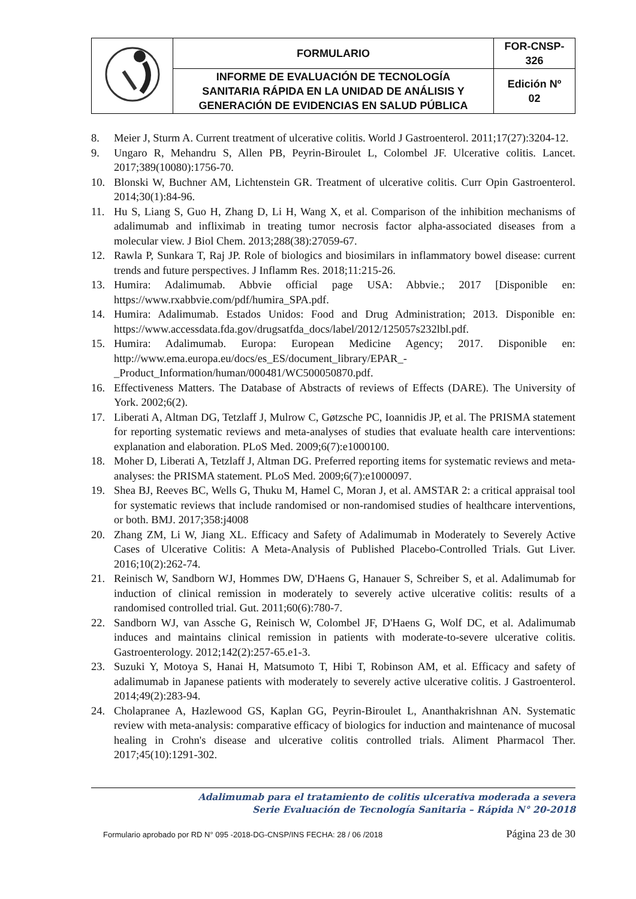| | FORMULARIO | FOR-CNSP- 326 |
| | INFORME DE EVALUACIÓN DE TECNOLOGÍA SANITARIA RÁPIDA EN LA UNIDAD DE ANÁLISIS Y GENERACIÓN DE EVIDENCIAS EN SALUD PÚBLICA | Edición Nº 02 |
8. Meier J, Sturm A. Current treatment of ulcerative colitis. World J Gastroenterol. 2011;17(27):3204-12.
9. Ungaro R, Mehandru S, Allen PB, Peyrin-Biroulet L, Colombel JF. Ulcerative colitis. Lancet. 2017;389(10080):1756-70.
10. Blonski W, Buchner AM, Lichtenstein GR. Treatment of ulcerative colitis. Curr Opin Gastroenterol. 2014;30(1):84-96.
11. Hu S, Liang S, Guo H, Zhang D, Li H, Wang X, et al. Comparison of the inhibition mechanisms of adalimumab and infliximab in treating tumor necrosis factor alpha-associated diseases from a molecular view. J Biol Chem. 2013;288(38):27059-67.
12. Rawla P, Sunkara T, Raj JP. Role of biologics and biosimilars in inflammatory bowel disease: current trends and future perspectives. J Inflamm Res. 2018;11:215-26.
13. Humira: Adalimumab. Abbvie official page USA: Abbvie.; 2017 [Disponible en: https://www.rxabbvie.com/pdf/humira_SPA.pdf.
14. Humira: Adalimumab. Estados Unidos: Food and Drug Administration; 2013. Disponible en: https://www.accessdata.fda.gov/drugsatfda_docs/label/2012/125057s232lbl.pdf.
15. Humira: Adalimumab. Europa: European Medicine Agency; 2017. Disponible en: http://www.ema.europa.eu/docs/es_ES/document_library/EPAR_-
_Product_Information/human/000481/WC500050870.pdf.
16. Effectiveness Matters. The Database of Abstracts of reviews of Effects (DARE). The University of York. 2002;6(2).
17. Liberati A, Altman DG, Tetzlaff J, Mulrow C, Gøtzsche PC, Ioannidis JP, et al. The PRISMA statement for reporting systematic reviews and meta-analyses of studies that evaluate health care interventions: explanation and elaboration. PLoS Med. 2009;6(7):e1000100.
18. Moher D, Liberati A, Tetzlaff J, Altman DG. Preferred reporting items for systematic reviews and meta-analyses: the PRISMA statement. PLoS Med. 2009;6(7):e1000097.
19. Shea BJ, Reeves BC, Wells G, Thuku M, Hamel C, Moran J, et al. AMSTAR 2: a critical appraisal tool for systematic reviews that include randomised or non-randomised studies of healthcare interventions, or both. BMJ. 2017;358:j4008
20. Zhang ZM, Li W, Jiang XL. Efficacy and Safety of Adalimumab in Moderately to Severely Active Cases of Ulcerative Colitis: A Meta-Analysis of Published Placebo-Controlled Trials. Gut Liver. 2016;10(2):262-74.
21. Reinisch W, Sandborn WJ, Hommes DW, D'Haens G, Hanauer S, Schreiber S, et al. Adalimumab for induction of clinical remission in moderately to severely active ulcerative colitis: results of a randomised controlled trial. Gut. 2011;60(6):780-7.
22. Sandborn WJ, van Assche G, Reinisch W, Colombel JF, D'Haens G, Wolf DC, et al. Adalimumab induces and maintains clinical remission in patients with moderate-to-severe ulcerative colitis. Gastroenterology. 2012;142(2):257-65.e1-3.
23. Suzuki Y, Motoya S, Hanai H, Matsumoto T, Hibi T, Robinson AM, et al. Efficacy and safety of adalimumab in Japanese patients with moderately to severely active ulcerative colitis. J Gastroenterol. 2014;49(2):283-94.
24. Cholapranee A, Hazlewood GS, Kaplan GG, Peyrin-Biroulet L, Ananthakrishnan AN. Systematic review with meta-analysis: comparative efficacy of biologics for induction and maintenance of mucosal healing in Crohn's disease and ulcerative colitis controlled trials. Aliment Pharmacol Ther. 2017;45(10):1291-302.
Adalimumab para el tratamiento de colitis ulcerativa moderada a severa
Serie Evaluación de Tecnología Sanitaria – Rápida N° 20-2018
Formulario aprobado por RD N° 095 -2018-DG-CNSP/INS FECHA: 28 / 06 /2018 Página 23 de 30